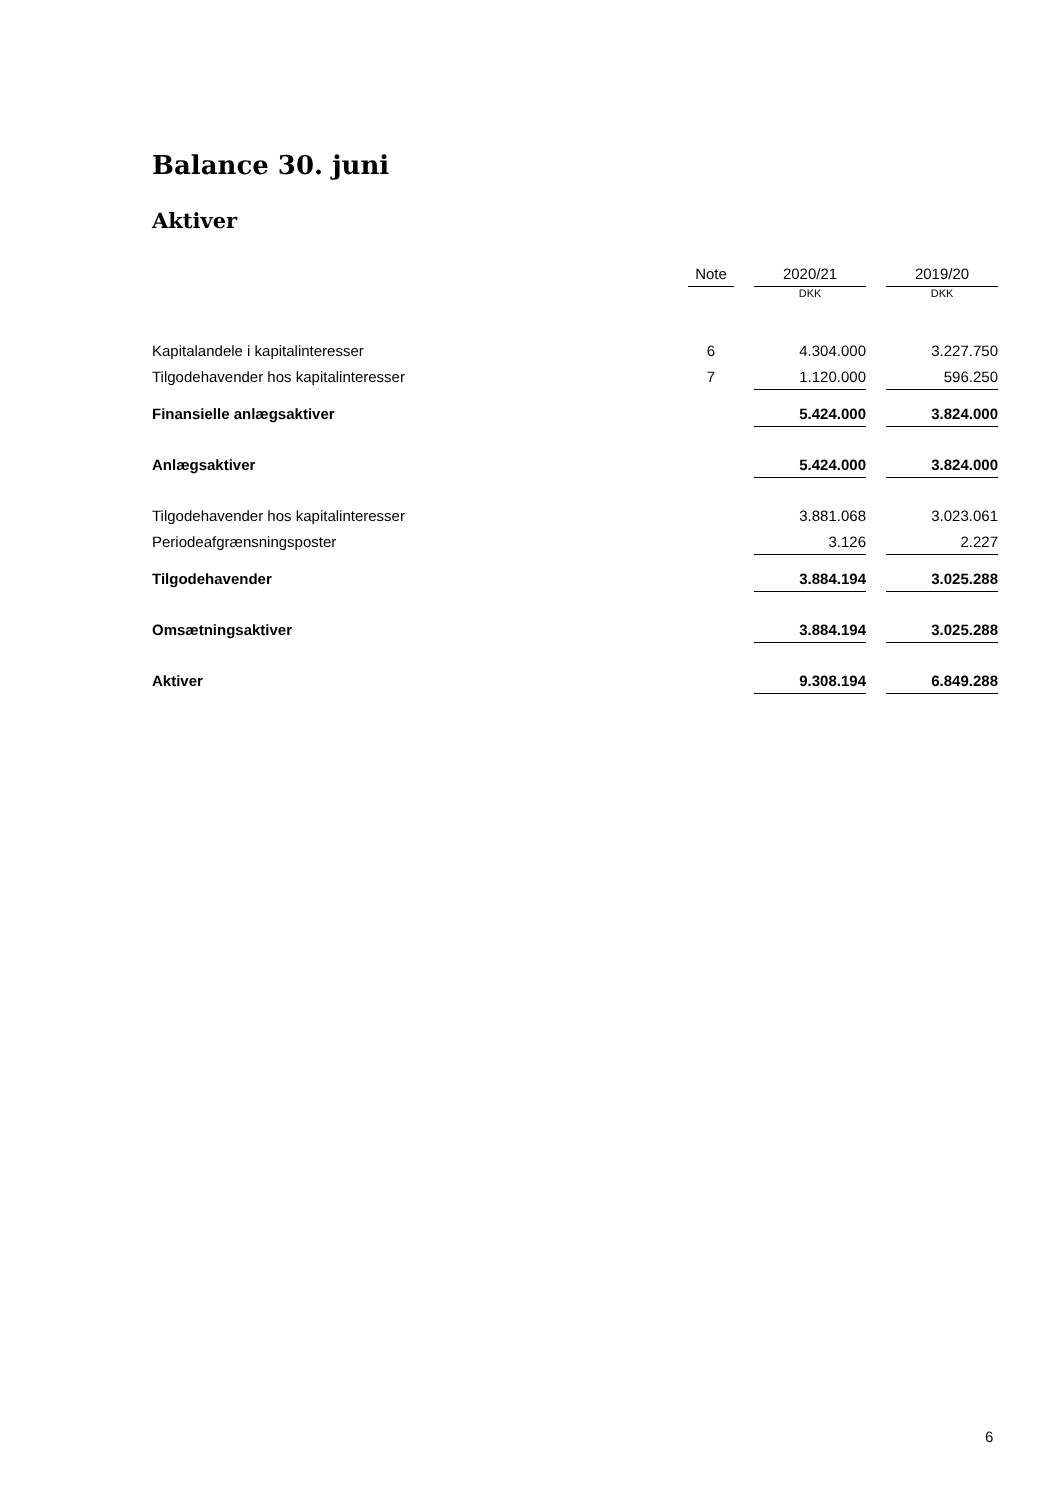Balance 30. juni
Aktiver
| | Note | | 2020/21 | | 2019/20 |
| --- | --- | --- | --- | --- | --- |
| | | | DKK | | DKK |
| Kapitalandele i kapitalinteresser | 6 | | 4.304.000 | | 3.227.750 |
| Tilgodehavender hos kapitalinteresser | 7 | | 1.120.000 | | 596.250 |
| Finansielle anlægsaktiver | | | 5.424.000 | | 3.824.000 |
| Anlægsaktiver | | | 5.424.000 | | 3.824.000 |
| Tilgodehavender hos kapitalinteresser | | | 3.881.068 | | 3.023.061 |
| Periodeafgrænsningsposter | | | 3.126 | | 2.227 |
| Tilgodehavender | | | 3.884.194 | | 3.025.288 |
| Omsætningsaktiver | | | 3.884.194 | | 3.025.288 |
| Aktiver | | | 9.308.194 | | 6.849.288 |
6